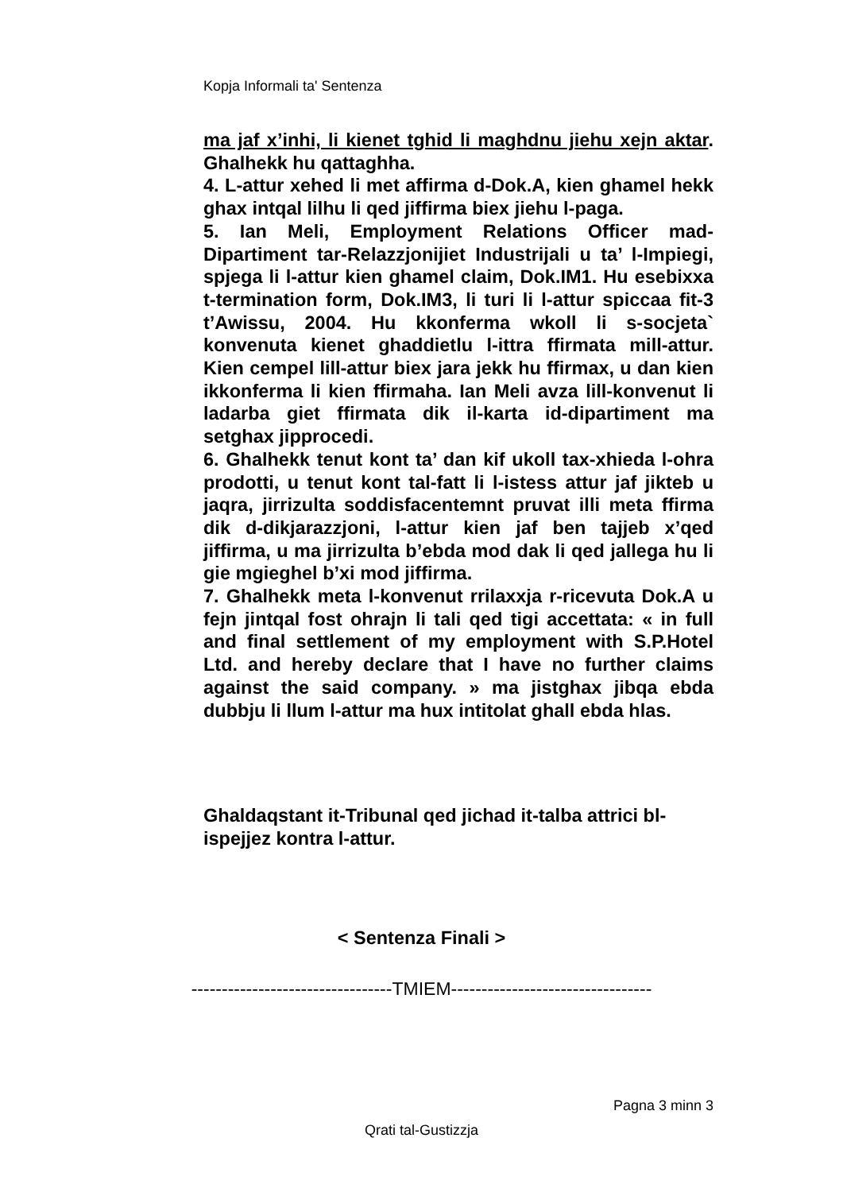Kopja Informali ta' Sentenza
ma jaf x’inhi, li kienet tghid li maghdnu jiehu xejn aktar. Ghalhekk hu qattaghha.
4. L-attur xehed li met affirma d-Dok.A, kien ghamel hekk ghax intqal lilhu li qed jiffirma biex jiehu l-paga.
5. Ian Meli, Employment Relations Officer mad-Dipartiment tar-Relazzjonijiet Industrijali u ta’ l-Impiegi, spjega li l-attur kien ghamel claim, Dok.IM1. Hu esebixxa t-termination form, Dok.IM3, li turi li l-attur spiccaa fit-3 t’Awissu, 2004. Hu kkonferma wkoll li s-socjeta` konvenuta kienet ghaddietlu l-ittra ffirmata mill-attur. Kien cempel lill-attur biex jara jekk hu ffirmax, u dan kien ikkonferma li kien ffirmaha. Ian Meli avza lill-konvenut li ladarba giet ffirmata dik il-karta id-dipartiment ma setghax jipprocedi.
6. Ghalhekk tenut kont ta’ dan kif ukoll tax-xhieda l-ohra prodotti, u tenut kont tal-fatt li l-istess attur jaf jikteb u jaqra, jirrizulta soddisfacentemnt pruvat illi meta ffirma dik d-dikjarazzjoni, l-attur kien jaf ben tajjeb x’qed jiffirma, u ma jirrizulta b’ebda mod dak li qed jallega hu li gie mgieghel b’xi mod jiffirma.
7. Ghalhekk meta l-konvenut rrilaxxja r-ricevuta Dok.A u fejn jintqal fost ohrajn li tali qed tigi accettata: « in full and final settlement of my employment with S.P.Hotel Ltd. and hereby declare that I have no further claims against the said company. » ma jistghax jibqa ebda dubbju li llum l-attur ma hux intitolat ghall ebda hlas.
Ghaldaqstant it-Tribunal qed jichad it-talba attrici bl-ispejjez kontra l-attur.
< Sentenza Finali >
---------------------------------TMIEM---------------------------------
Pagna 3 minn 3
Qrati tal-Gustizzja